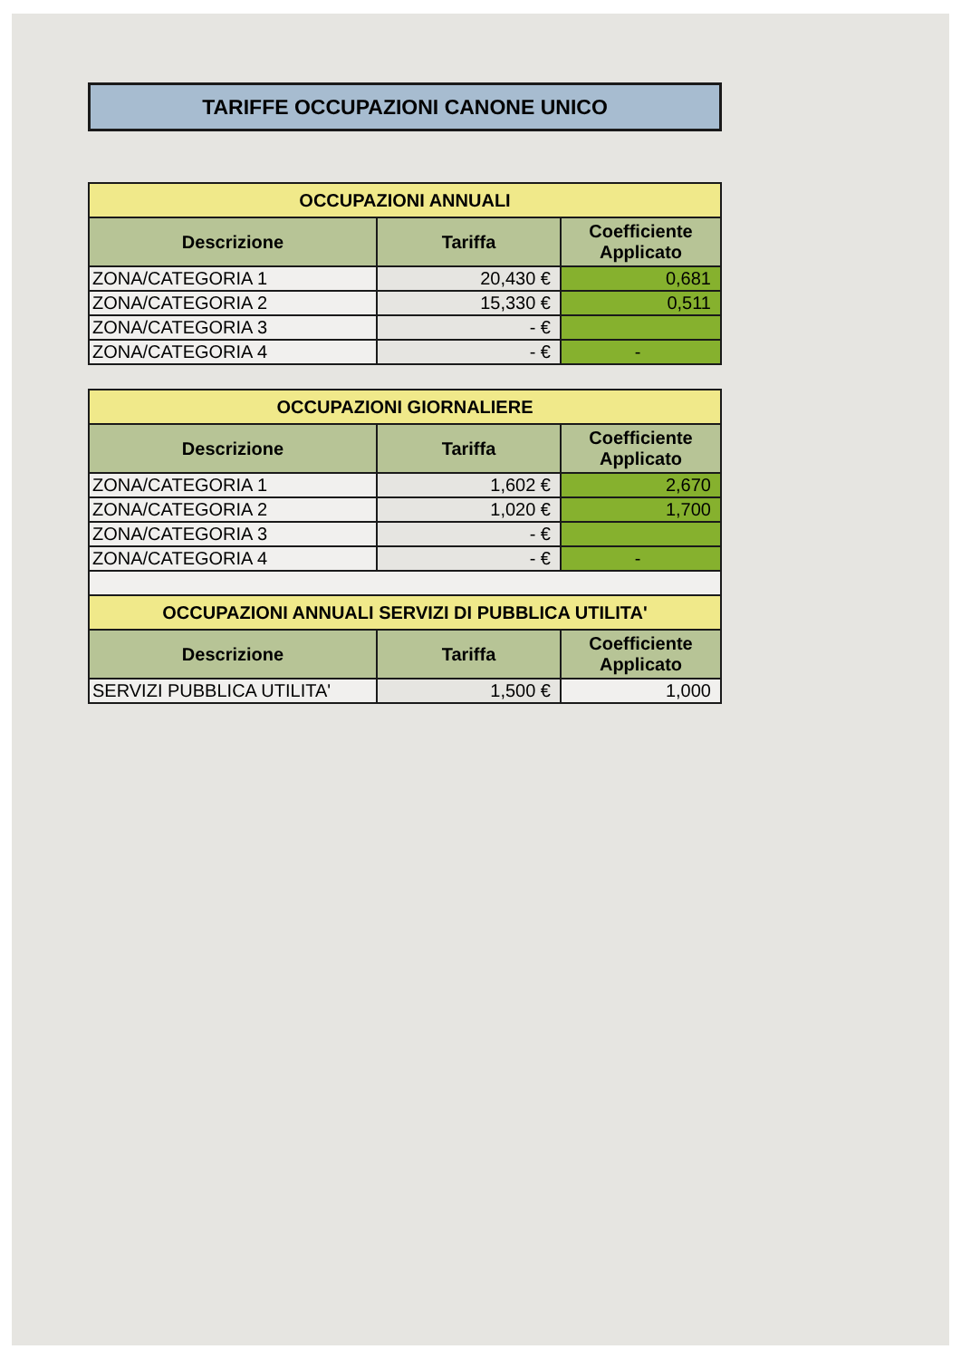TARIFFE OCCUPAZIONI CANONE UNICO
| OCCUPAZIONI ANNUALI | | |
| Descrizione | Tariffa | Coefficiente Applicato |
| ZONA/CATEGORIA 1 | 20,430 € | 0,681 |
| ZONA/CATEGORIA 2 | 15,330 € | 0,511 |
| ZONA/CATEGORIA 3 | - € | |
| ZONA/CATEGORIA 4 | - € | - |
| OCCUPAZIONI GIORNALIERE | | |
| Descrizione | Tariffa | Coefficiente Applicato |
| ZONA/CATEGORIA 1 | 1,602 € | 2,670 |
| ZONA/CATEGORIA 2 | 1,020 € | 1,700 |
| ZONA/CATEGORIA 3 | - € | |
| ZONA/CATEGORIA 4 | - € | - |
| OCCUPAZIONI ANNUALI SERVIZI DI PUBBLICA UTILITA' | | |
| Descrizione | Tariffa | Coefficiente Applicato |
| SERVIZI PUBBLICA UTILITA' | 1,500 € | 1,000 |